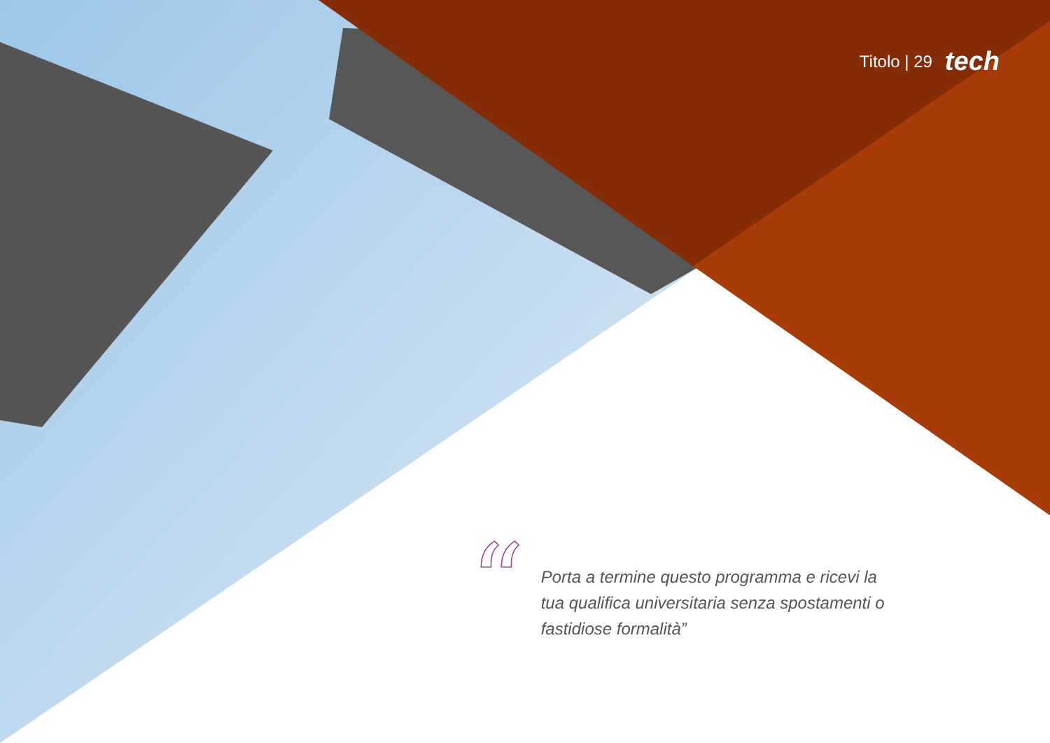Titolo | 29 tech
“
Porta a termine questo programma e ricevi la tua qualifica universitaria senza spostamenti o fastidiose formalità”